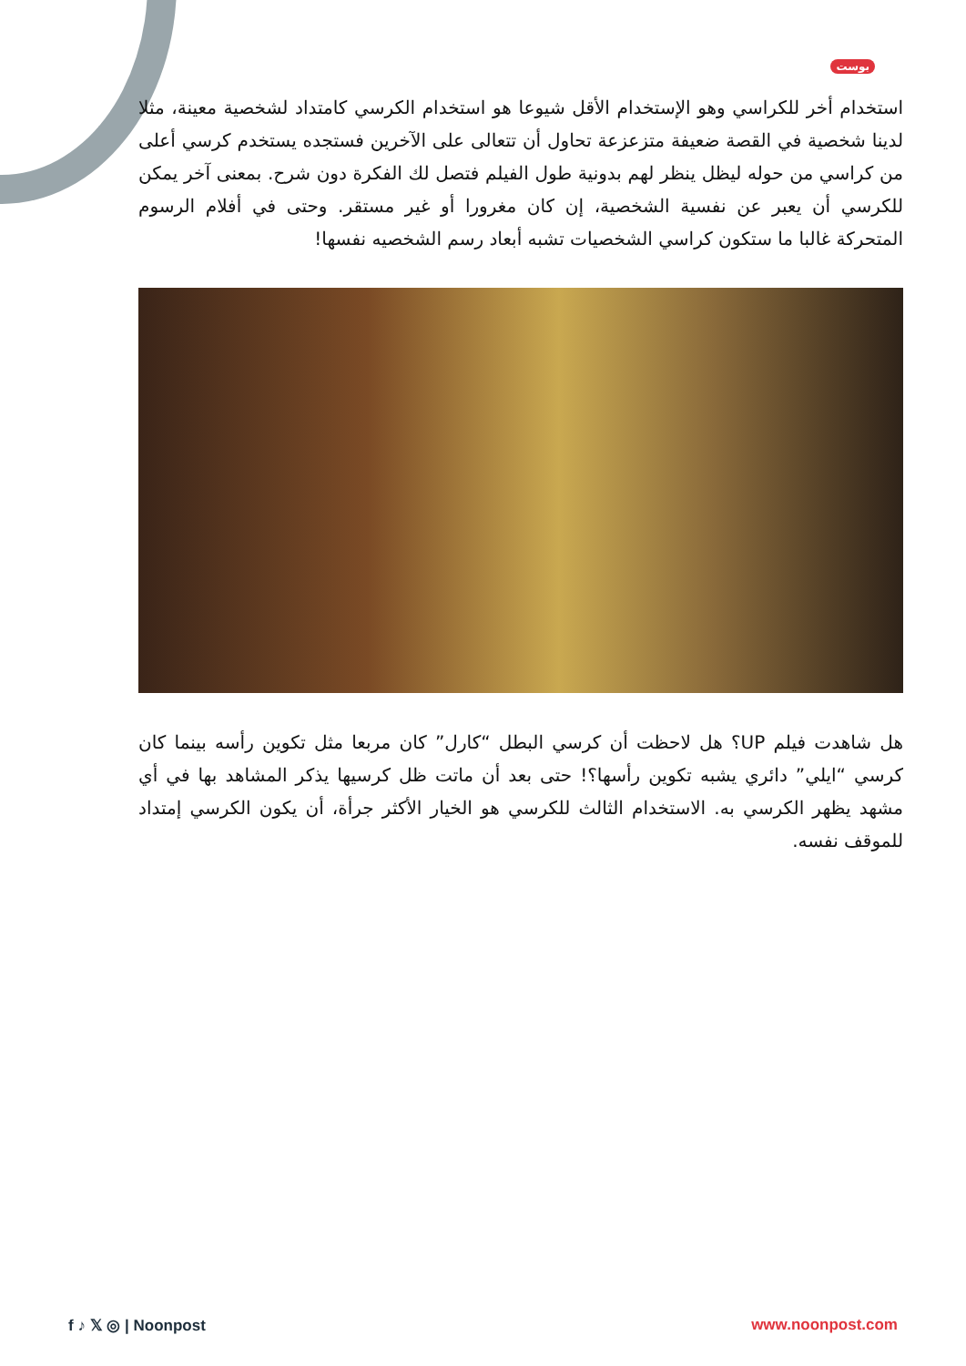بوست
استخدام أخر للكراسي وهو الإستخدام الأقل شيوعا هو استخدام الكرسي كامتداد لشخصية معينة، مثلا لدينا شخصية في القصة ضعيفة متزعزعة تحاول أن تتعالى على الآخرين فستجده يستخدم كرسي أعلى من كراسي من حوله ليظل ينظر لهم بدونية طول الفيلم فتصل لك الفكرة دون شرح. بمعنى آخر يمكن للكرسي أن يعبر عن نفسية الشخصية، إن كان مغرورا أو غير مستقر. وحتى في أفلام الرسوم المتحركة غالبا ما ستكون كراسي الشخصيات تشبه أبعاد رسم الشخصيه نفسها!
هل شاهدت فيلم UP؟ هل لاحظت أن كرسي البطل “كارل” كان مربعا مثل تكوين رأسه بينما كان كرسي “ايلي” دائري يشبه تكوين رأسها؟! حتى بعد أن ماتت ظل كرسيها يذكر المشاهد بها في أي مشهد يظهر الكرسي به. الاستخدام الثالث للكرسي هو الخيار الأكثر جرأة، أن يكون الكرسي إمتداد للموقف نفسه.
f ♪ 𝕏 ◎ | Noonpost www.noonpost.com